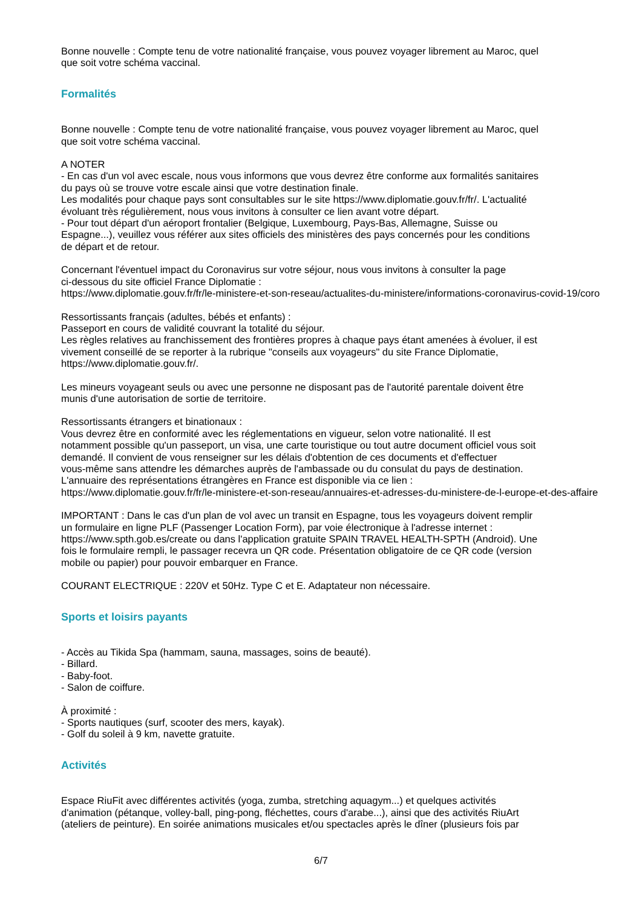Bonne nouvelle : Compte tenu de votre nationalité française, vous pouvez voyager librement au Maroc, quel
que soit votre schéma vaccinal.
Formalités
Bonne nouvelle : Compte tenu de votre nationalité française, vous pouvez voyager librement au Maroc, quel
que soit votre schéma vaccinal.
A NOTER
- En cas d'un vol avec escale, nous vous informons que vous devrez être conforme aux formalités sanitaires
du pays où se trouve votre escale ainsi que votre destination finale.
Les modalités pour chaque pays sont consultables sur le site https://www.diplomatie.gouv.fr/fr/. L'actualité
évoluant très régulièrement, nous vous invitons à consulter ce lien avant votre départ.
- Pour tout départ d'un aéroport frontalier (Belgique, Luxembourg, Pays-Bas, Allemagne, Suisse ou
Espagne...), veuillez vous référer aux sites officiels des ministères des pays concernés pour les conditions
de départ et de retour.
Concernant l'éventuel impact du Coronavirus sur votre séjour, nous vous invitons à consulter la page
ci-dessous du site officiel France Diplomatie :
https://www.diplomatie.gouv.fr/fr/le-ministere-et-son-reseau/actualites-du-ministere/informations-coronavirus-covid-19/coro
Ressortissants français (adultes, bébés et enfants) :
Passeport en cours de validité couvrant la totalité du séjour.
Les règles relatives au franchissement des frontières propres à chaque pays étant amenées à évoluer, il est
vivement conseillé de se reporter à la rubrique "conseils aux voyageurs" du site France Diplomatie,
https://www.diplomatie.gouv.fr/.
Les mineurs voyageant seuls ou avec une personne ne disposant pas de l'autorité parentale doivent être
munis d'une autorisation de sortie de territoire.
Ressortissants étrangers et binationaux :
Vous devrez être en conformité avec les réglementations en vigueur, selon votre nationalité. Il est
notamment possible qu'un passeport, un visa, une carte touristique ou tout autre document officiel vous soit
demandé. Il convient de vous renseigner sur les délais d'obtention de ces documents et d'effectuer
vous-même sans attendre les démarches auprès de l'ambassade ou du consulat du pays de destination.
L'annuaire des représentations étrangères en France est disponible via ce lien :
https://www.diplomatie.gouv.fr/fr/le-ministere-et-son-reseau/annuaires-et-adresses-du-ministere-de-l-europe-et-des-affaire
IMPORTANT : Dans le cas d'un plan de vol avec un transit en Espagne, tous les voyageurs doivent remplir
un formulaire en ligne PLF (Passenger Location Form), par voie électronique à l'adresse internet :
https://www.spth.gob.es/create ou dans l'application gratuite SPAIN TRAVEL HEALTH-SPTH (Android). Une
fois le formulaire rempli, le passager recevra un QR code. Présentation obligatoire de ce QR code (version
mobile ou papier) pour pouvoir embarquer en France.
COURANT ELECTRIQUE : 220V et 50Hz. Type C et E. Adaptateur non nécessaire.
Sports et loisirs payants
- Accès au Tikida Spa (hammam, sauna, massages, soins de beauté).
- Billard.
- Baby-foot.
- Salon de coiffure.
À proximité :
- Sports nautiques (surf, scooter des mers, kayak).
- Golf du soleil à 9 km, navette gratuite.
Activités
Espace RiuFit avec différentes activités (yoga, zumba, stretching aquagym...) et quelques activités
d'animation (pétanque, volley-ball, ping-pong, fléchettes, cours d'arabe...), ainsi que des activités RiuArt
(ateliers de peinture). En soirée animations musicales et/ou spectacles après le dîner (plusieurs fois par
6/7